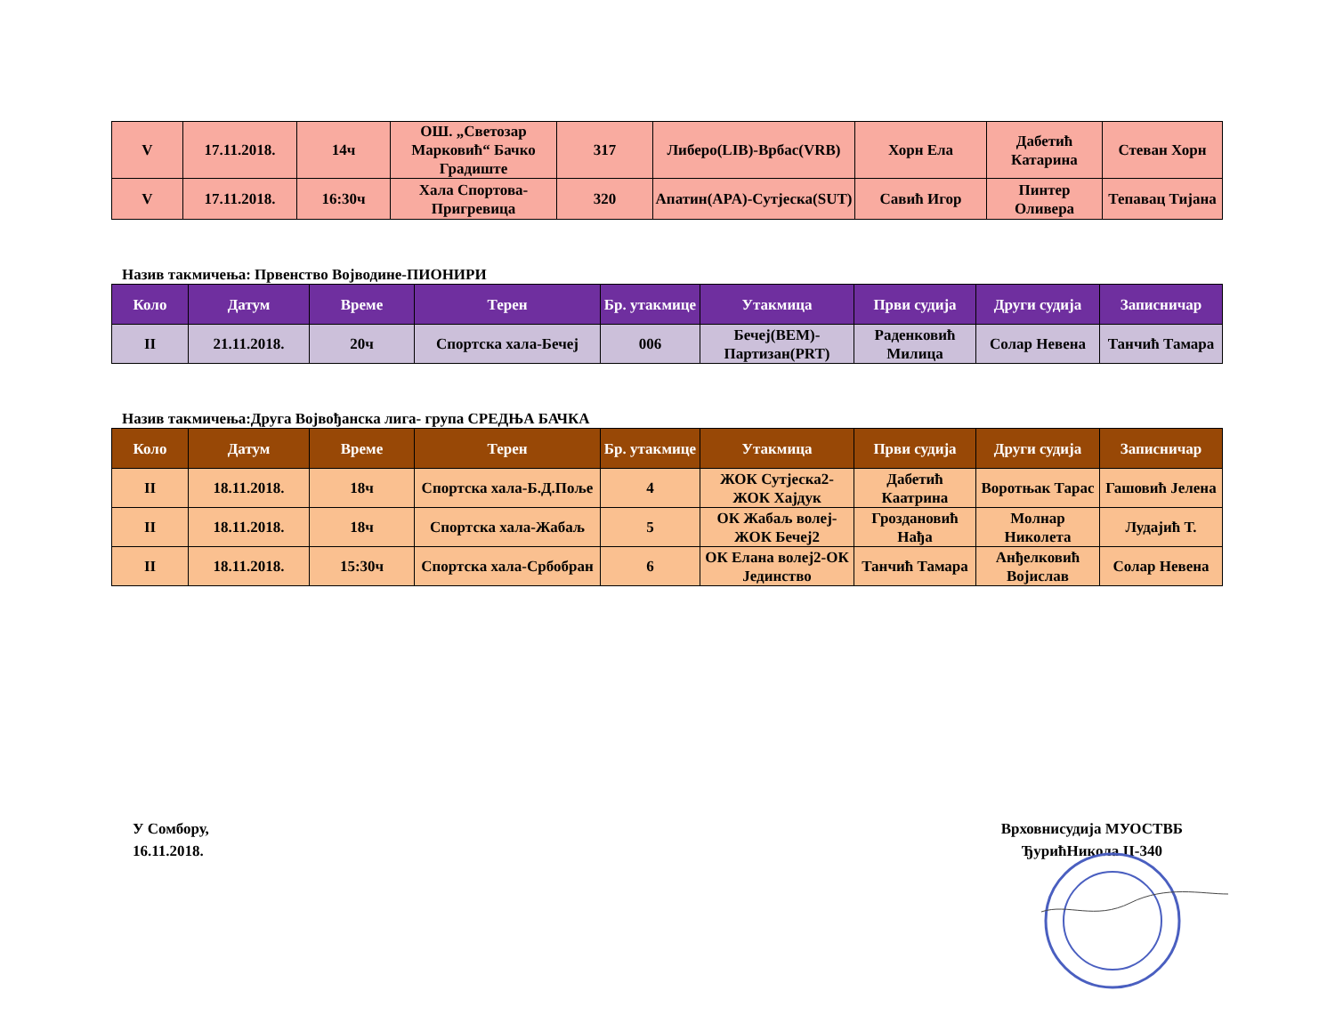| V | 17.11.2018. | 14ч | ОШ. „Светозар Марковић“ Бачко Градиште | 317 | Либеро(LIB)-Врбас(VRB) | Хорн Ела | Дабетић Катарина | Стеван Хорн |
| V | 17.11.2018. | 16:30ч | Хала Спортова-Пригревица | 320 | Апатин(APA)-Сутјеска(SUT) | Савић Игор | Пинтер Оливера | Тепавац Тијана |
Назив такмичења: Првенство Војводине-ПИОНИРИ
| Коло | Датум | Време | Терен | Бр. утакмице | Утакмица | Први судија | Други судија | Записничар |
| --- | --- | --- | --- | --- | --- | --- | --- | --- |
| II | 21.11.2018. | 20ч | Спортска хала-Бечеј | 006 | Бечеј(BEM)-Партизан(PRT) | Раденковић Милица | Солар Невена | Танчић Тамара |
Назив такмичења:Друга Војвођанска лига- група СРЕДЊА БАЧКА
| Коло | Датум | Време | Терен | Бр. утакмице | Утакмица | Први судија | Други судија | Записничар |
| --- | --- | --- | --- | --- | --- | --- | --- | --- |
| II | 18.11.2018. | 18ч | Спортска хала-Б.Д.Поље | 4 | ЖОК Сутјеска2-ЖОК Хајдук | Дабетић Каатрина | Воротњак Тарас | Гашовић Јелена |
| II | 18.11.2018. | 18ч | Спортска хала-Жабаљ | 5 | ОК Жабаљ волеј-ЖОК Бечеј2 | Гроздановић Нађа | Молнар Николета | Лудајић Т. |
| II | 18.11.2018. | 15:30ч | Спортска хала-Србобран | 6 | ОК Елана волеј2-ОК Јединство | Танчић Тамара | Анђелковић Војислав | Солар Невена |
У Сомбору,
16.11.2018.
Врховнисудија МУОСТВБ
ЂурићНикола II-340